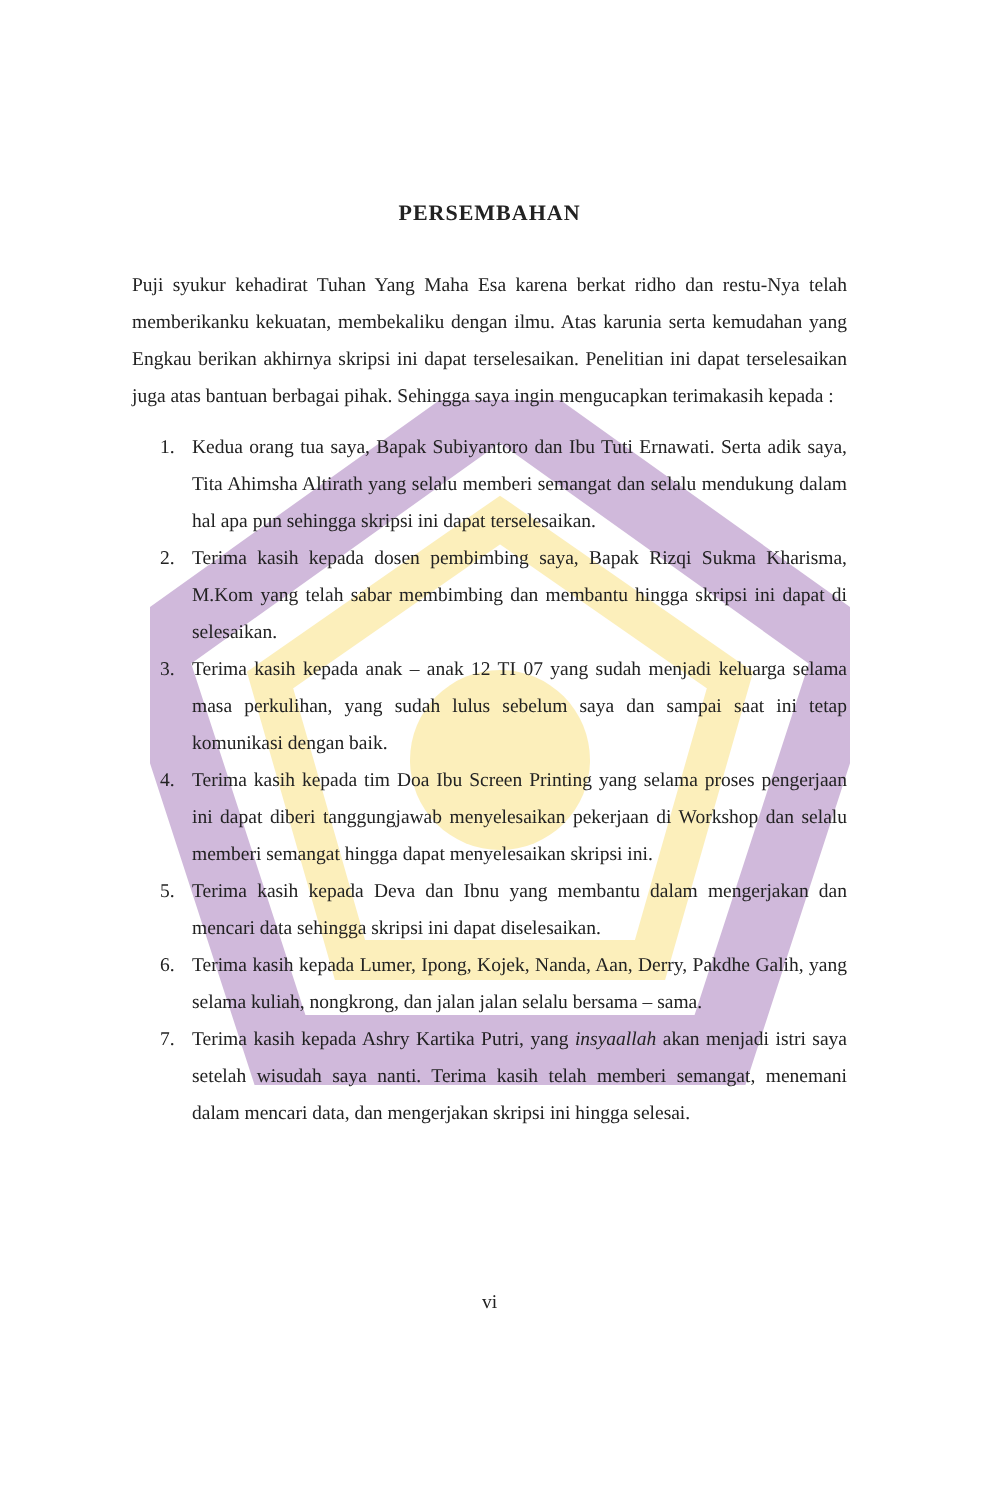PERSEMBAHAN
Puji syukur kehadirat Tuhan Yang Maha Esa karena berkat ridho dan restu-Nya telah memberikanku kekuatan, membekaliku dengan ilmu. Atas karunia serta kemudahan yang Engkau berikan akhirnya skripsi ini dapat terselesaikan. Penelitian ini dapat terselesaikan juga atas bantuan berbagai pihak. Sehingga saya ingin mengucapkan terimakasih kepada :
1. Kedua orang tua saya, Bapak Subiyantoro dan Ibu Tuti Ernawati. Serta adik saya, Tita Ahimsha Altirath yang selalu memberi semangat dan selalu mendukung dalam hal apa pun sehingga skripsi ini dapat terselesaikan.
2. Terima kasih kepada dosen pembimbing saya, Bapak Rizqi Sukma Kharisma, M.Kom yang telah sabar membimbing dan membantu hingga skripsi ini dapat di selesaikan.
3. Terima kasih kepada anak – anak 12 TI 07 yang sudah menjadi keluarga selama masa perkulihan, yang sudah lulus sebelum saya dan sampai saat ini tetap komunikasi dengan baik.
4. Terima kasih kepada tim Doa Ibu Screen Printing yang selama proses pengerjaan ini dapat diberi tanggungjawab menyelesaikan pekerjaan di Workshop dan selalu memberi semangat hingga dapat menyelesaikan skripsi ini.
5. Terima kasih kepada Deva dan Ibnu yang membantu dalam mengerjakan dan mencari data sehingga skripsi ini dapat diselesaikan.
6. Terima kasih kepada Lumer, Ipong, Kojek, Nanda, Aan, Derry, Pakdhe Galih, yang selama kuliah, nongkrong, dan jalan jalan selalu bersama – sama.
7. Terima kasih kepada Ashry Kartika Putri, yang insyaallah akan menjadi istri saya setelah wisudah saya nanti. Terima kasih telah memberi semangat, menemani dalam mencari data, dan mengerjakan skripsi ini hingga selesai.
vi